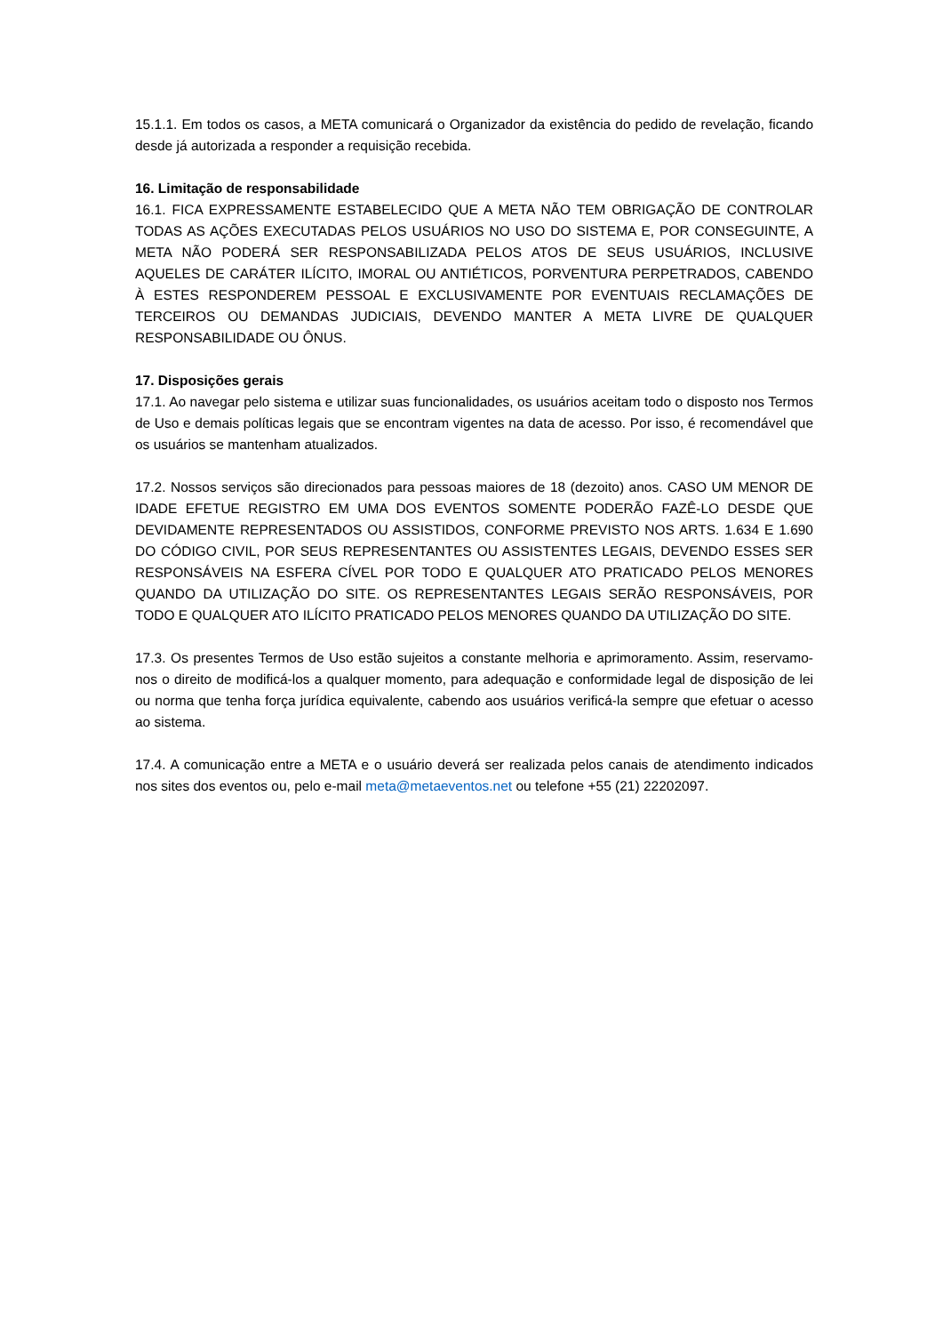15.1.1. Em todos os casos, a META comunicará o Organizador da existência do pedido de revelação, ficando desde já autorizada a responder a requisição recebida.
16. Limitação de responsabilidade
16.1. FICA EXPRESSAMENTE ESTABELECIDO QUE A META NÃO TEM OBRIGAÇÃO DE CONTROLAR TODAS AS AÇÕES EXECUTADAS PELOS USUÁRIOS NO USO DO SISTEMA E, POR CONSEGUINTE, A META NÃO PODERÁ SER RESPONSABILIZADA PELOS ATOS DE SEUS USUÁRIOS, INCLUSIVE AQUELES DE CARÁTER ILÍCITO, IMORAL OU ANTIÉTICOS, PORVENTURA PERPETRADOS, CABENDO À ESTES RESPONDEREM PESSOAL E EXCLUSIVAMENTE POR EVENTUAIS RECLAMAÇÕES DE TERCEIROS OU DEMANDAS JUDICIAIS, DEVENDO MANTER A META LIVRE DE QUALQUER RESPONSABILIDADE OU ÔNUS.
17. Disposições gerais
17.1. Ao navegar pelo sistema e utilizar suas funcionalidades, os usuários aceitam todo o disposto nos Termos de Uso e demais políticas legais que se encontram vigentes na data de acesso. Por isso, é recomendável que os usuários se mantenham atualizados.
17.2. Nossos serviços são direcionados para pessoas maiores de 18 (dezoito) anos. CASO UM MENOR DE IDADE EFETUE REGISTRO EM UMA DOS EVENTOS SOMENTE PODERÃO FAZÊ-LO DESDE QUE DEVIDAMENTE REPRESENTADOS OU ASSISTIDOS, CONFORME PREVISTO NOS ARTS. 1.634 E 1.690 DO CÓDIGO CIVIL, POR SEUS REPRESENTANTES OU ASSISTENTES LEGAIS, DEVENDO ESSES SER RESPONSÁVEIS NA ESFERA CÍVEL POR TODO E QUALQUER ATO PRATICADO PELOS MENORES QUANDO DA UTILIZAÇÃO DO SITE. OS REPRESENTANTES LEGAIS SERÃO RESPONSÁVEIS, POR TODO E QUALQUER ATO ILÍCITO PRATICADO PELOS MENORES QUANDO DA UTILIZAÇÃO DO SITE.
17.3. Os presentes Termos de Uso estão sujeitos a constante melhoria e aprimoramento. Assim, reservamo-nos o direito de modificá-los a qualquer momento, para adequação e conformidade legal de disposição de lei ou norma que tenha força jurídica equivalente, cabendo aos usuários verificá-la sempre que efetuar o acesso ao sistema.
17.4. A comunicação entre a META e o usuário deverá ser realizada pelos canais de atendimento indicados nos sites dos eventos ou, pelo e-mail meta@metaeventos.net ou telefone +55 (21) 22202097.